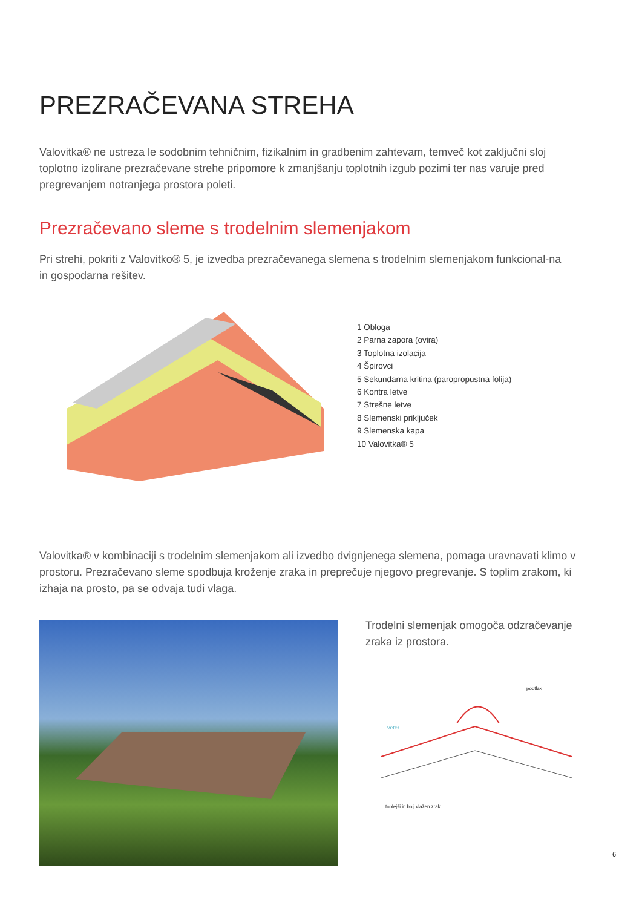PREZRAČEVANA STREHA
Valovitka® ne ustreza le sodobnim tehničnim, fizikalnim in gradbenim zahtevam, temveč kot zaključni sloj toplotno izolirane prezračevane strehe pripomore k zmanjšanju toplotnih izgub pozimi ter nas varuje pred pregrevanjem notranjega prostora poleti.
Prezračevano sleme s trodelnim slemenjakom
Pri strehi, pokriti z Valovitko® 5, je izvedba prezračevanega slemena s trodelnim slemenjakom funkcional-na in gospodarna rešitev.
1 Obloga
2 Parna zapora (ovira)
3 Toplotna izolacija
4 Špirovci
5 Sekundarna kritina (paropropustna folija)
6 Kontra letve
7 Strešne letve
8 Slemenski priključek
9 Slemenska kapa
10 Valovitka® 5
Valovitka® v kombinaciji s trodelnim slemenjakom ali izvedbo dvignjenega slemena, pomaga uravnavati klimo v prostoru. Prezračevano sleme spodbuja kroženje zraka in preprečuje njegovo pregrevanje. S toplim zrakom, ki izhaja na prosto, pa se odvaja tudi vlaga.
Trodelni slemenjak omogoča odzračevanje zraka iz prostora.
podtlak
veter
toplejši in bolj vlažen zrak
6